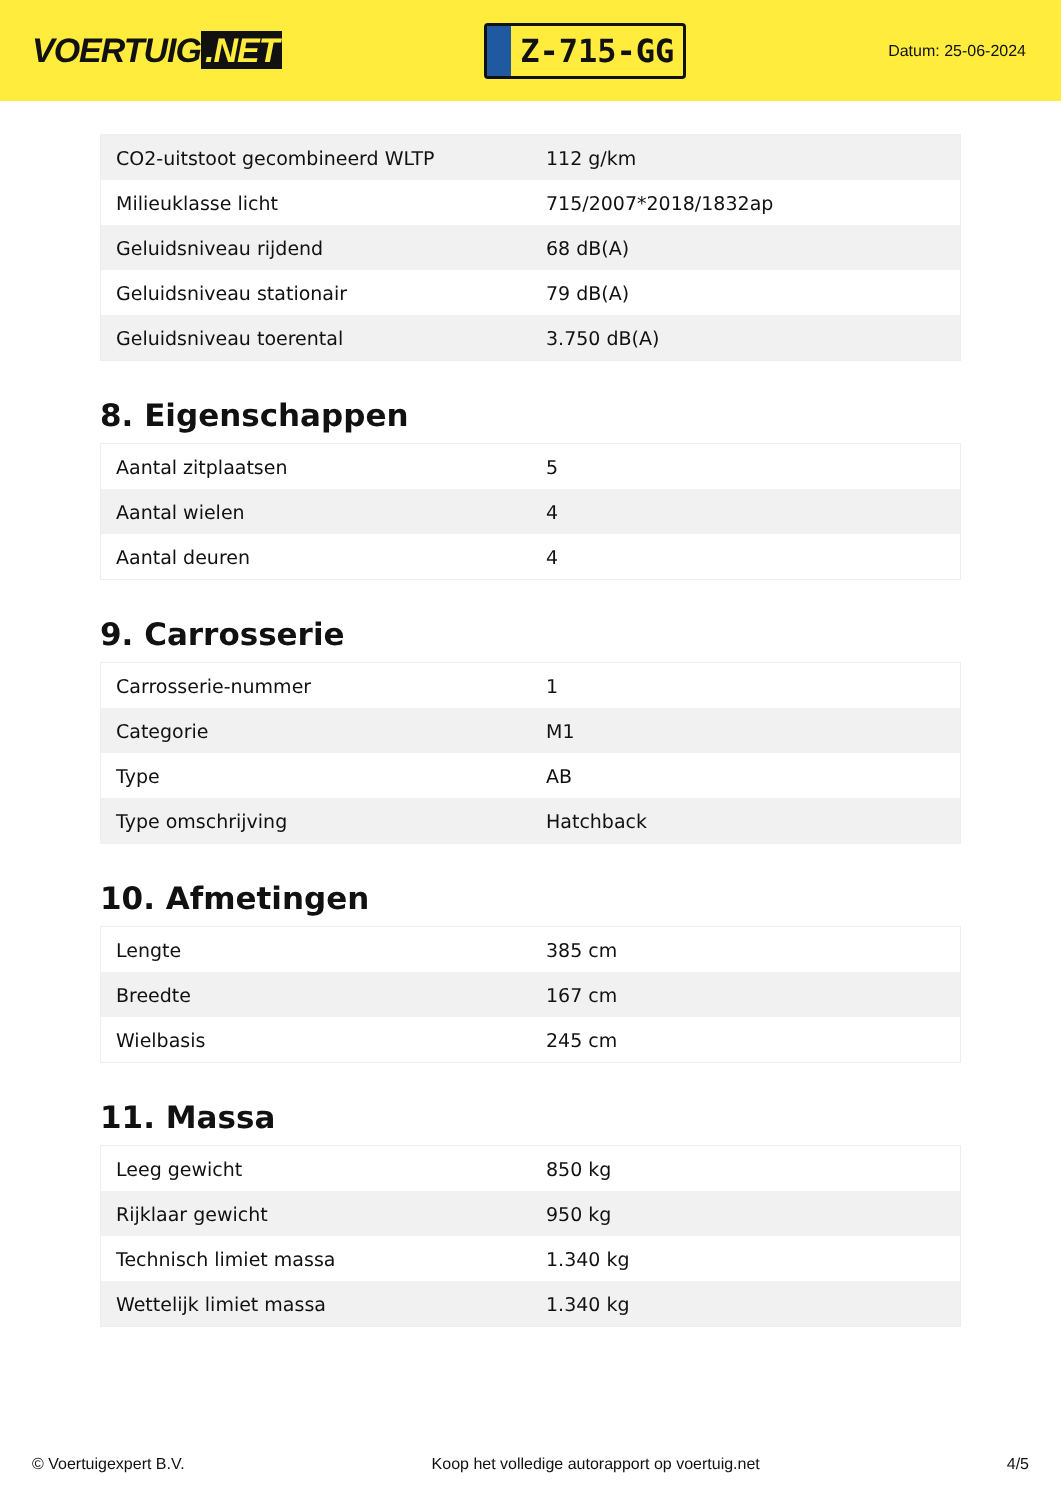VOERTUIG.NET
Z-715-GG
Datum: 25-06-2024
| CO2-uitstoot gecombineerd WLTP | 112 g/km |
| Milieuklasse licht | 715/2007*2018/1832ap |
| Geluidsniveau rijdend | 68 dB(A) |
| Geluidsniveau stationair | 79 dB(A) |
| Geluidsniveau toerental | 3.750 dB(A) |
8. Eigenschappen
| Aantal zitplaatsen | 5 |
| Aantal wielen | 4 |
| Aantal deuren | 4 |
9. Carrosserie
| Carrosserie-nummer | 1 |
| Categorie | M1 |
| Type | AB |
| Type omschrijving | Hatchback |
10. Afmetingen
| Lengte | 385 cm |
| Breedte | 167 cm |
| Wielbasis | 245 cm |
11. Massa
| Leeg gewicht | 850 kg |
| Rijklaar gewicht | 950 kg |
| Technisch limiet massa | 1.340 kg |
| Wettelijk limiet massa | 1.340 kg |
© Voertuigexpert B.V. Koop het volledige autorapport op voertuig.net 4/5